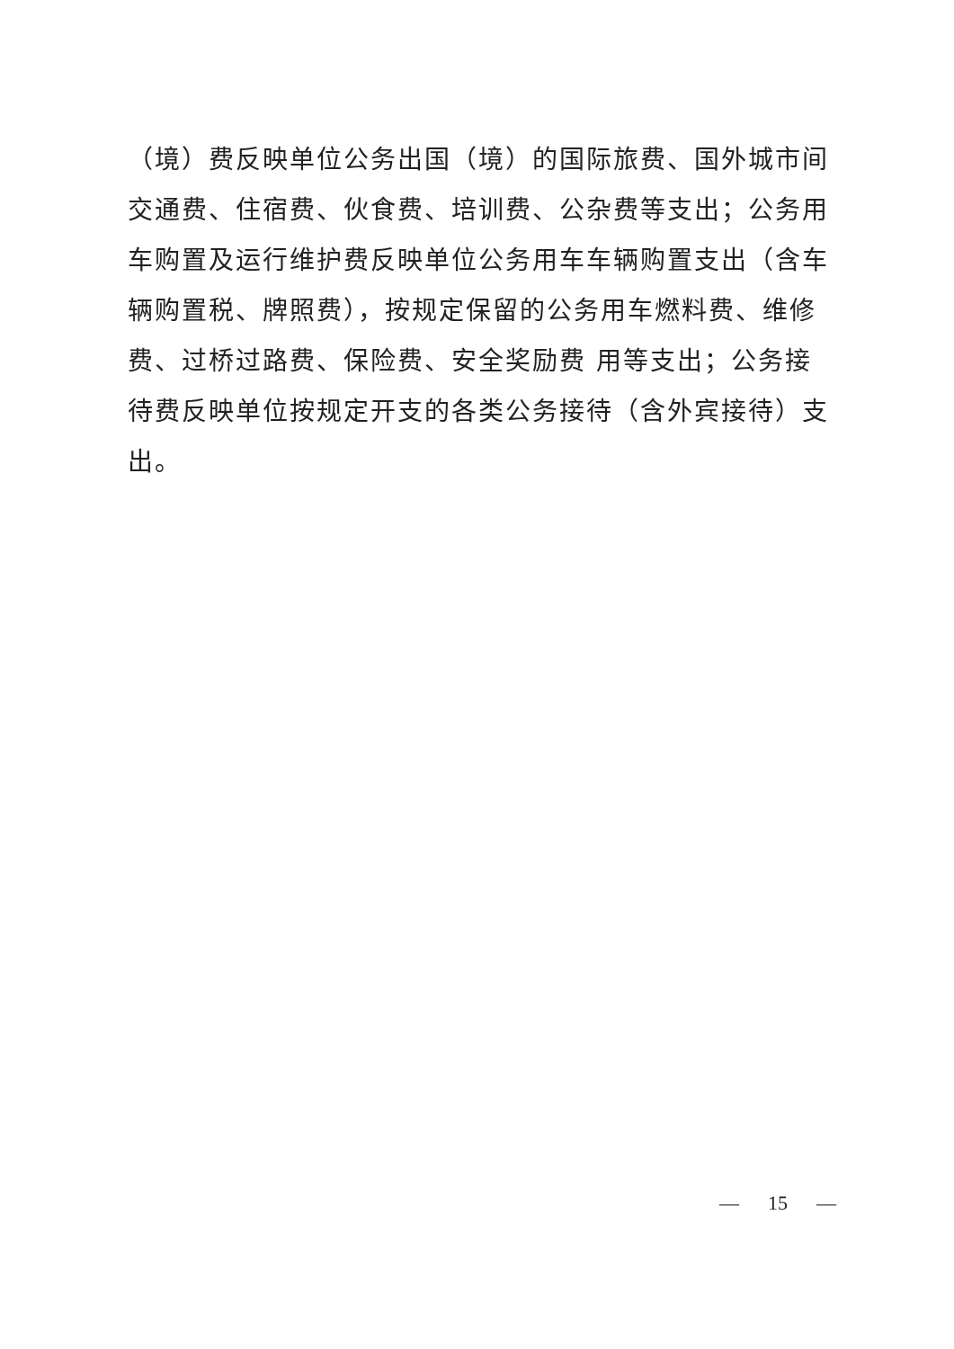（境）费反映单位公务出国（境）的国际旅费、国外城市间交通费、住宿费、伙食费、培训费、公杂费等支出；公务用车购置及运行维护费反映单位公务用车车辆购置支出（含车辆购置税、牌照费），按规定保留的公务用车燃料费、维修费、过桥过路费、保险费、安全奖励费 用等支出；公务接待费反映单位按规定开支的各类公务接待（含外宾接待）支出。
— 15 —